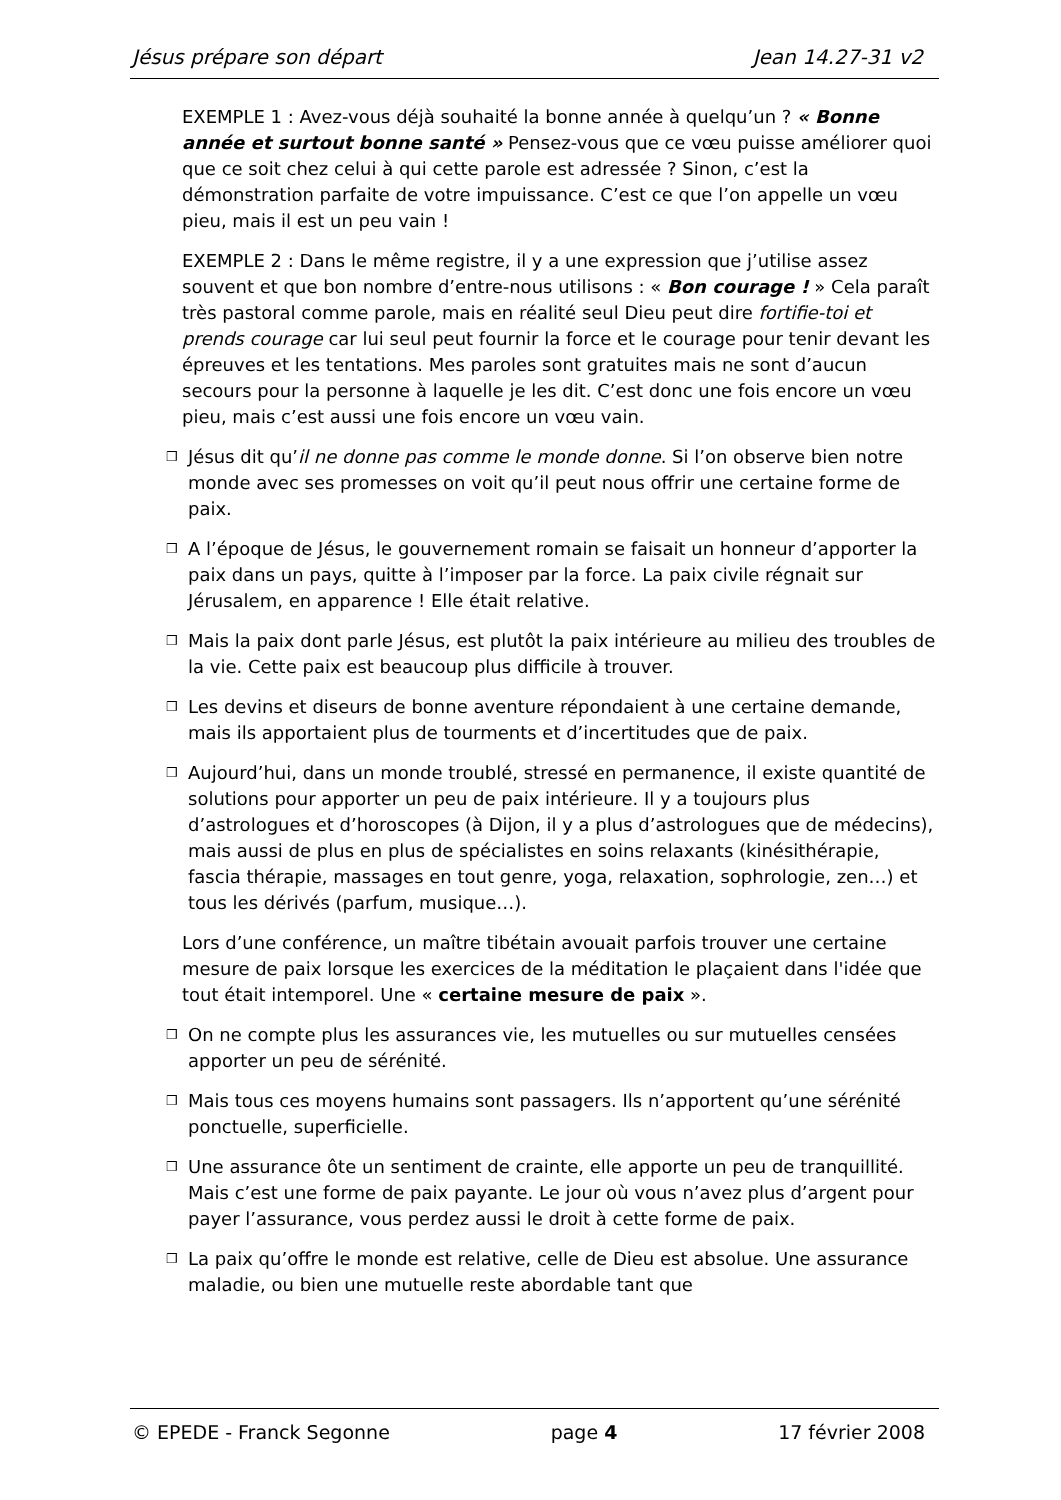Jésus prépare son départ Jean 14.27-31 v2
EXEMPLE 1 : Avez-vous déjà souhaité la bonne année à quelqu’un ? « Bonne année et surtout bonne santé » Pensez-vous que ce vœu puisse améliorer quoi que ce soit chez celui à qui cette parole est adressée ? Sinon, c’est la démonstration parfaite de votre impuissance. C’est ce que l’on appelle un vœu pieu, mais il est un peu vain !
EXEMPLE 2 : Dans le même registre, il y a une expression que j’utilise assez souvent et que bon nombre d’entre-nous utilisons : « Bon courage ! » Cela paraît très pastoral comme parole, mais en réalité seul Dieu peut dire fortifie-toi et prends courage car lui seul peut fournir la force et le courage pour tenir devant les épreuves et les tentations. Mes paroles sont gratuites mais ne sont d’aucun secours pour la personne à laquelle je les dit. C’est donc une fois encore un vœu pieu, mais c’est aussi une fois encore un vœu vain.
❒
Jésus dit qu’il ne donne pas comme le monde donne. Si l’on observe bien notre monde avec ses promesses on voit qu’il peut nous offrir une certaine forme de paix.
❒
A l’époque de Jésus, le gouvernement romain se faisait un honneur d’apporter la paix dans un pays, quitte à l’imposer par la force. La paix civile régnait sur Jérusalem, en apparence ! Elle était relative.
❒
Mais la paix dont parle Jésus, est plutôt la paix intérieure au milieu des troubles de la vie. Cette paix est beaucoup plus difficile à trouver.
❒
Les devins et diseurs de bonne aventure répondaient à une certaine demande, mais ils apportaient plus de tourments et d’incertitudes que de paix.
❒
Aujourd’hui, dans un monde troublé, stressé en permanence, il existe quantité de solutions pour apporter un peu de paix intérieure. Il y a toujours plus d’astrologues et d’horoscopes (à Dijon, il y a plus d’astrologues que de médecins), mais aussi de plus en plus de spécialistes en soins relaxants (kinésithérapie, fascia thérapie, massages en tout genre, yoga, relaxation, sophrologie, zen…) et tous les dérivés (parfum, musique…).
Lors d’une conférence, un maître tibétain avouait parfois trouver une certaine mesure de paix lorsque les exercices de la méditation le plaçaient dans l'idée que tout était intemporel. Une « certaine mesure de paix ».
❒
On ne compte plus les assurances vie, les mutuelles ou sur mutuelles censées apporter un peu de sérénité.
❒
Mais tous ces moyens humains sont passagers. Ils n’apportent qu’une sérénité ponctuelle, superficielle.
❒
Une assurance ôte un sentiment de crainte, elle apporte un peu de tranquillité. Mais c’est une forme de paix payante. Le jour où vous n’avez plus d’argent pour payer l’assurance, vous perdez aussi le droit à cette forme de paix.
❒
La paix qu’offre le monde est relative, celle de Dieu est absolue. Une assurance maladie, ou bien une mutuelle reste abordable tant que
© EPEDE - Franck Segonne page 4 17 février 2008